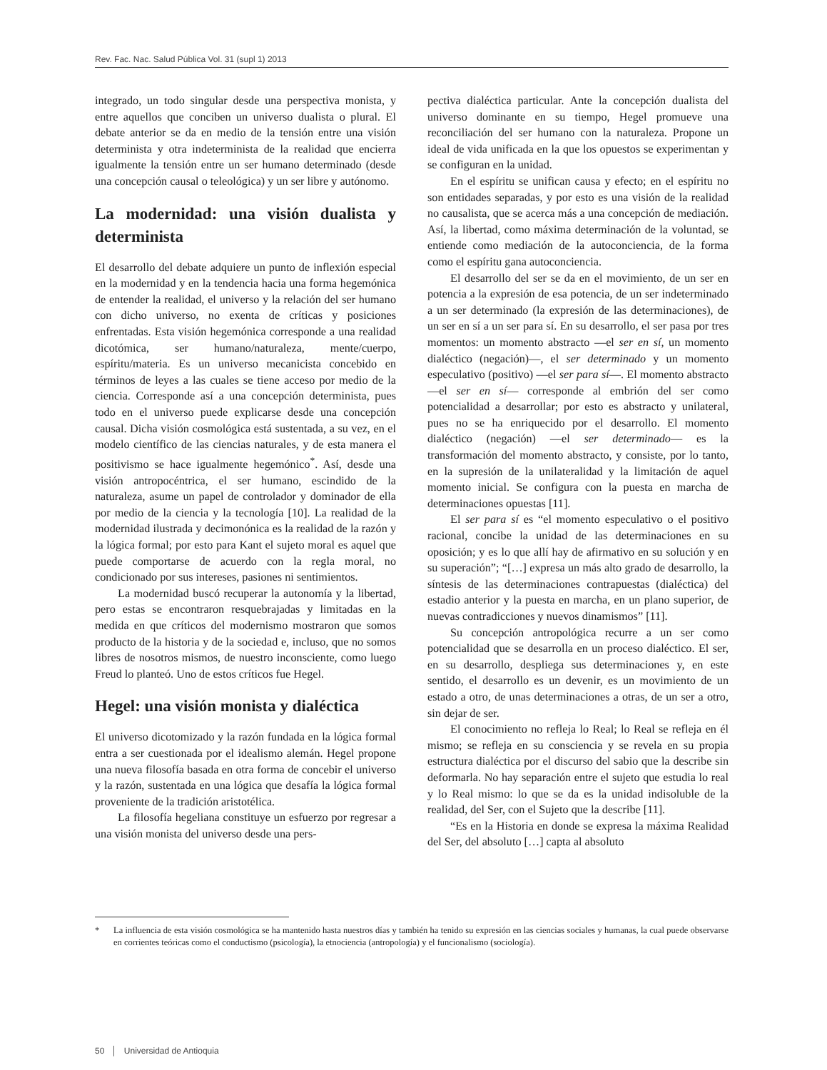Rev. Fac. Nac. Salud Pública Vol. 31 (supl 1) 2013
integrado, un todo singular desde una perspectiva monista, y entre aquellos que conciben un universo dualista o plural. El debate anterior se da en medio de la tensión entre una visión determinista y otra indeterminista de la realidad que encierra igualmente la tensión entre un ser humano determinado (desde una concepción causal o teleológica) y un ser libre y autónomo.
La modernidad: una visión dualista y determinista
El desarrollo del debate adquiere un punto de inflexión especial en la modernidad y en la tendencia hacia una forma hegemónica de entender la realidad, el universo y la relación del ser humano con dicho universo, no exenta de críticas y posiciones enfrentadas. Esta visión hegemónica corresponde a una realidad dicotómica, ser humano/naturaleza, mente/cuerpo, espíritu/materia. Es un universo mecanicista concebido en términos de leyes a las cuales se tiene acceso por medio de la ciencia. Corresponde así a una concepción determinista, pues todo en el universo puede explicarse desde una concepción causal. Dicha visión cosmológica está sustentada, a su vez, en el modelo científico de las ciencias naturales, y de esta manera el positivismo se hace igualmente hegemónico<sup>*</sup>. Así, desde una visión antropocéntrica, el ser humano, escindido de la naturaleza, asume un papel de controlador y dominador de ella por medio de la ciencia y la tecnología [10]. La realidad de la modernidad ilustrada y decimonónica es la realidad de la razón y la lógica formal; por esto para Kant el sujeto moral es aquel que puede comportarse de acuerdo con la regla moral, no condicionado por sus intereses, pasiones ni sentimientos.
La modernidad buscó recuperar la autonomía y la libertad, pero estas se encontraron resquebrajadas y limitadas en la medida en que críticos del modernismo mostraron que somos producto de la historia y de la sociedad e, incluso, que no somos libres de nosotros mismos, de nuestro inconsciente, como luego Freud lo planteó. Uno de estos críticos fue Hegel.
Hegel: una visión monista y dialéctica
El universo dicotomizado y la razón fundada en la lógica formal entra a ser cuestionada por el idealismo alemán. Hegel propone una nueva filosofía basada en otra forma de concebir el universo y la razón, sustentada en una lógica que desafía la lógica formal proveniente de la tradición aristotélica.
La filosofía hegeliana constituye un esfuerzo por regresar a una visión monista del universo desde una pers-
pectiva dialéctica particular. Ante la concepción dualista del universo dominante en su tiempo, Hegel promueve una reconciliación del ser humano con la naturaleza. Propone un ideal de vida unificada en la que los opuestos se experimentan y se configuran en la unidad.
En el espíritu se unifican causa y efecto; en el espíritu no son entidades separadas, y por esto es una visión de la realidad no causalista, que se acerca más a una concepción de mediación. Así, la libertad, como máxima determinación de la voluntad, se entiende como mediación de la autoconciencia, de la forma como el espíritu gana autoconciencia.
El desarrollo del ser se da en el movimiento, de un ser en potencia a la expresión de esa potencia, de un ser indeterminado a un ser determinado (la expresión de las determinaciones), de un ser en sí a un ser para sí. En su desarrollo, el ser pasa por tres momentos: un momento abstracto —el ser en sí, un momento dialéctico (negación)—, el ser determinado y un momento especulativo (positivo) —el ser para sí—. El momento abstracto —el ser en sí— corresponde al embrión del ser como potencialidad a desarrollar; por esto es abstracto y unilateral, pues no se ha enriquecido por el desarrollo. El momento dialéctico (negación) —el ser determinado— es la transformación del momento abstracto, y consiste, por lo tanto, en la supresión de la unilateralidad y la limitación de aquel momento inicial. Se configura con la puesta en marcha de determinaciones opuestas [11].
El ser para sí es “el momento especulativo o el positivo racional, concibe la unidad de las determinaciones en su oposición; y es lo que allí hay de afirmativo en su solución y en su superación”; “[…] expresa un más alto grado de desarrollo, la síntesis de las determinaciones contrapuestas (dialéctica) del estadio anterior y la puesta en marcha, en un plano superior, de nuevas contradicciones y nuevos dinamismos” [11].
Su concepción antropológica recurre a un ser como potencialidad que se desarrolla en un proceso dialéctico. El ser, en su desarrollo, despliega sus determinaciones y, en este sentido, el desarrollo es un devenir, es un movimiento de un estado a otro, de unas determinaciones a otras, de un ser a otro, sin dejar de ser.
El conocimiento no refleja lo Real; lo Real se refleja en él mismo; se refleja en su consciencia y se revela en su propia estructura dialéctica por el discurso del sabio que la describe sin deformarla. No hay separación entre el sujeto que estudia lo real y lo Real mismo: lo que se da es la unidad indisoluble de la realidad, del Ser, con el Sujeto que la describe [11].
“Es en la Historia en donde se expresa la máxima Realidad del Ser, del absoluto […] capta al absoluto
* La influencia de esta visión cosmológica se ha mantenido hasta nuestros días y también ha tenido su expresión en las ciencias sociales y humanas, la cual puede observarse en corrientes teóricas como el conductismo (psicología), la etnociencia (antropología) y el funcionalismo (sociología).
50 │ Universidad de Antioquia